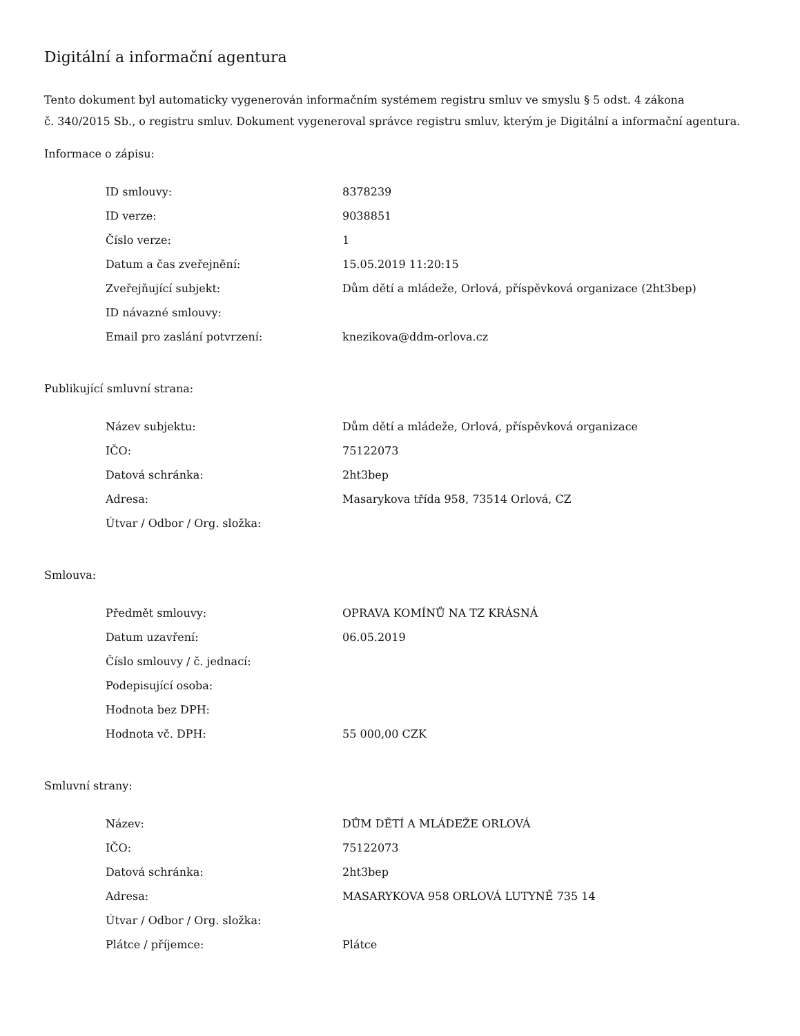Digitální a informační agentura
Tento dokument byl automaticky vygenerován informačním systémem registru smluv ve smyslu § 5 odst. 4 zákona
č. 340/2015 Sb., o registru smluv. Dokument vygeneroval správce registru smluv, kterým je Digitální a informační agentura.
Informace o zápisu:
| ID smlouvy: | 8378239 |
| ID verze: | 9038851 |
| Číslo verze: | 1 |
| Datum a čas zveřejnění: | 15.05.2019 11:20:15 |
| Zveřejňující subjekt: | Dům dětí a mládeže, Orlová, příspěvková organizace (2ht3bep) |
| ID návazné smlouvy: | |
| Email pro zaslání potvrzení: | knezikova@ddm-orlova.cz |
Publikující smluvní strana:
| Název subjektu: | Dům dětí a mládeže, Orlová, příspěvková organizace |
| IČO: | 75122073 |
| Datová schránka: | 2ht3bep |
| Adresa: | Masarykova třída 958, 73514 Orlová, CZ |
| Útvar / Odbor / Org. složka: | |
Smlouva:
| Předmět smlouvy: | OPRAVA KOMÍNŮ NA TZ KRÁSNÁ |
| Datum uzavření: | 06.05.2019 |
| Číslo smlouvy / č. jednací: | |
| Podepisující osoba: | |
| Hodnota bez DPH: | |
| Hodnota vč. DPH: | 55 000,00 CZK |
Smluvní strany:
| Název: | DŮM DĚTÍ A MLÁDEŽE ORLOVÁ |
| IČO: | 75122073 |
| Datová schránka: | 2ht3bep |
| Adresa: | MASARYKOVA 958 ORLOVÁ LUTYNĚ 735 14 |
| Útvar / Odbor / Org. složka: | |
| Plátce / příjemce: | Plátce |